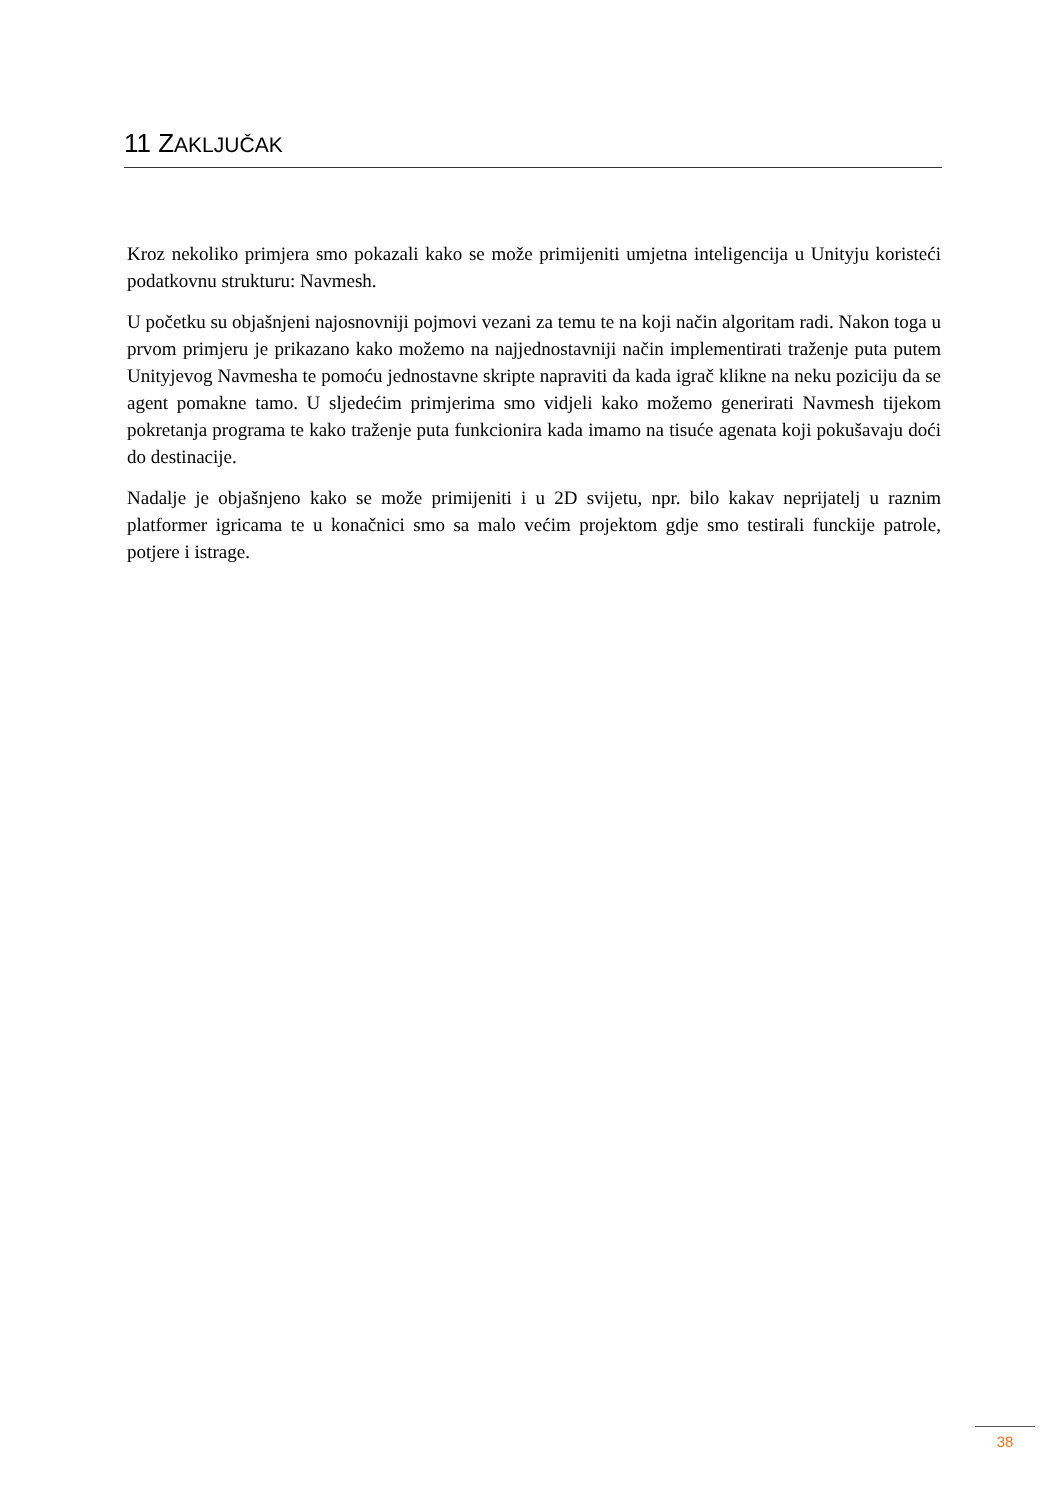11 ZAKLJUČAK
Kroz nekoliko primjera smo pokazali kako se može primijeniti umjetna inteligencija u Unityju koristeći podatkovnu strukturu: Navmesh.
U početku su objašnjeni najosnovniji pojmovi vezani za temu te na koji način algoritam radi. Nakon toga u prvom primjeru je prikazano kako možemo na najjednostavniji način implementirati traženje puta putem Unityjevog Navmesha te pomoću jednostavne skripte napraviti da kada igrač klikne na neku poziciju da se agent pomakne tamo. U sljedećim primjerima smo vidjeli kako možemo generirati Navmesh tijekom pokretanja programa te kako traženje puta funkcionira kada imamo na tisuće agenata koji pokušavaju doći do destinacije.
Nadalje je objašnjeno kako se može primijeniti i u 2D svijetu, npr. bilo kakav neprijatelj u raznim platformer igricama te u konačnici smo sa malo većim projektom gdje smo testirali funckije patrole, potjere i istrage.
38